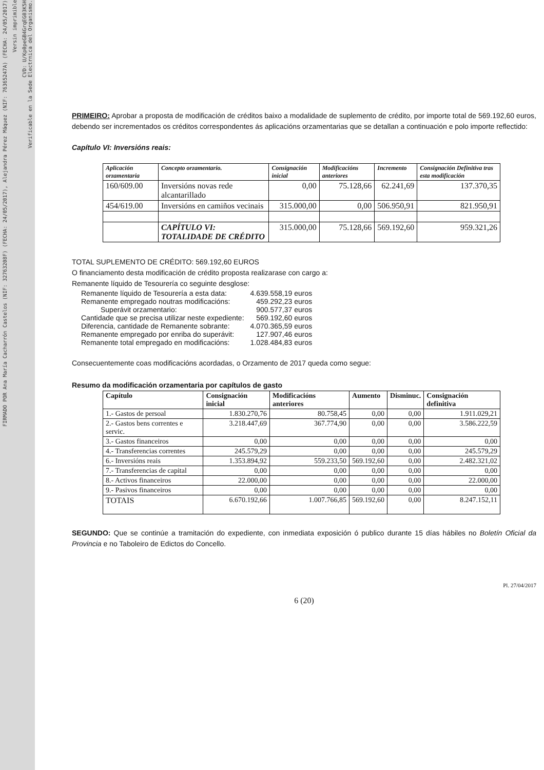FIRMADO POR Ana María Cacharrón Castelos (NIF: 32763208F) (FECHA: 24/05/2017), Alejandra Pérez Máquez (NIF: 76365247A) (FECHA: 24/05/2017)
Versin imprimible
CVD: U/Kp0peGB4GrqEG03K5H
Verificable en la Sede Electrnica del Organismo.
PRIMEIRO: Aprobar a proposta de modificación de créditos baixo a modalidade de suplemento de crédito, por importe total de 569.192,60 euros, debendo ser incrementados os créditos correspondentes ás aplicacións orzamentarias que se detallan a continuación e polo importe reflectido:
Capítulo VI: Inversións reais:
| Aplicación orzamentaria | Concepto orzamentario. | Consignación inicial | Modificacións anteriores | Incremento | Consignación Definitiva tras esta modificación |
| --- | --- | --- | --- | --- | --- |
| 160/609.00 | Inversións novas rede alcantarillado | 0,00 | 75.128,66 | 62.241,69 | 137.370,35 |
| 454/619.00 | Inversións en camiños vecinais | 315.000,00 | 0,00 | 506.950,91 | 821.950,91 |
| | CAPÍTULO VI: TOTALIDADE DE CRÉDITO | 315.000,00 | 75.128,66 | 569.192,60 | 959.321,26 |
TOTAL SUPLEMENTO DE CRÉDITO: 569.192,60 EUROS
O financiamento desta modificación de crédito proposta realizarase con cargo a:
Remanente líquido de Tesourería co seguinte desglose:
| Remanente líquido de Tesourería a esta data: | 4.639.558,19 euros |
| Remanente empregado noutras modificacións: | 459.292,23 euros |
| Superávit orzamentario: | 900.577,37 euros |
| Cantidade que se precisa utilizar neste expediente: | 569.192,60 euros |
| Diferencia, cantidade de Remanente sobrante: | 4.070.365,59 euros |
| Remanente empregado por enriba do superávit: | 127.907,46 euros |
| Remanente total empregado en modificacións: | 1.028.484,83 euros |
Consecuentemente coas modificacións acordadas, o Orzamento de 2017 queda como segue:
Resumo da modificación orzamentaria por capítulos de gasto
| Capítulo | Consignación inicial | Modificacións anteriores | Aumento | Disminuc. | Consignación definitiva |
| --- | --- | --- | --- | --- | --- |
| 1.- Gastos de persoal | 1.830.270,76 | 80.758,45 | 0,00 | 0,00 | 1.911.029,21 |
| 2.- Gastos bens correntes e servic. | 3.218.447,69 | 367.774,90 | 0,00 | 0,00 | 3.586.222,59 |
| 3.- Gastos financeiros | 0,00 | 0,00 | 0,00 | 0,00 | 0,00 |
| 4.- Transferencias correntes | 245.579,29 | 0,00 | 0,00 | 0,00 | 245.579,29 |
| 6.- Inversións reais | 1.353.894,92 | 559.233,50 | 569.192,60 | 0,00 | 2.482.321,02 |
| 7.- Transferencias de capital | 0,00 | 0,00 | 0,00 | 0,00 | 0,00 |
| 8.- Activos financeiros | 22.000,00 | 0,00 | 0,00 | 0,00 | 22.000,00 |
| 9.- Pasivos financeiros | 0,00 | 0,00 | 0,00 | 0,00 | 0,00 |
| TOTAIS | 6.670.192,66 | 1.007.766,85 | 569.192,60 | 0,00 | 8.247.152,11 |
SEGUNDO: Que se continúe a tramitación do expediente, con inmediata exposición ó publico durante 15 días hábiles no Boletín Oficial da Provincia e no Taboleiro de Edictos do Concello.
Pl. 27/04/2017
6 (20)